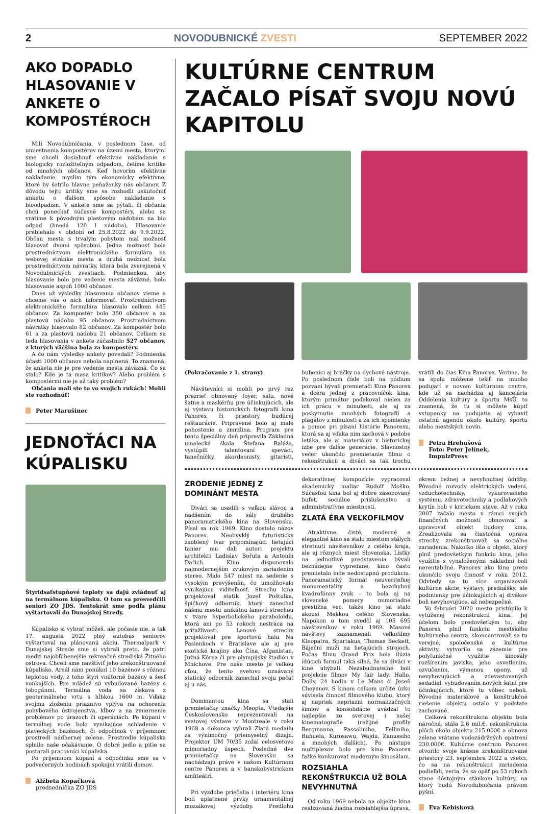2 NOVODUBNICKÉ ZVESTI SEPTEMBER 2022
AKO DOPADLO HLASOVANIE V ANKETE O KOMPOSTÉROCH
Milí Novodubničania, v poslednom čase, od umiestnenia kompostérov na území mesta, ktorými sme chceli dosiahnuť efektívne nakladanie s biologicky rozložiteľným odpadom, čelíme kritike od mnohých občanov. Keď hovorím efektívne nakladanie, myslím tým ekonomicky efektívne, ktoré by šetrilo hlavne peňaženky nás občanov. Z dôvodu tejto kritiky sme sa rozhodli uskutočniť anketu o ďalšom spôsobe nakladanie s bioodpadom. V ankete sme sa pýtali, či občania chcú ponechať súčasné kompostéry, alebo sa vrátime k pôvodným plastovým nádobám na bio odpad (hnedá 120 l nádoba). Hlasovanie prebiehalo v období od 25.8.2022 do 9.9.2022. Občan mesta s trvalým pobytom mal možnosť hlasovať dvomi spôsobmi. Jedna možnosť bola prostredníctvom elektronického formulára na webovej stránke mesta a druhá možnosť bola prostredníctvom návratky, ktorá bola zverejnená v Novodubnických zvestiach. Podmienkou, aby hlasovanie bolo pre vedenie mesta záväzné, bolo hlasovanie aspoň 1000 občanov.
Dnes už výsledky hlasovania občanov vieme a chceme vás o nich informovať. Prostredníctvom elektronického formulára hlasovalo celkom 445 občanov. Za kompostér bolo 350 občanov a za plastovú nádobu 95 občanov. Prostredníctvom návratky hlasovalo 82 občanov. Za kompostér bolo 61 a za plastovú nádobu 21 občanov. Celkom sa teda hlasovania v ankete zúčastnilo 527 občanov, z ktorých väčšina bola za kompostéry.
A čo nám výsledky ankety povedali? Podmienka účasti 1000 občanov nebola naplnená. To znamená, že anketa nie je pre vedenie mesta záväzná. Čo sa stalo? Kde je tá masa kritikov? Alebo problém s kompostérmi nie je až taký problém?
Občania mali ste to vo svojich rukách! Mohli ste rozhodnúť!
Peter Marušinec
JEDNOŤÁCI NA KÚPALISKU
Štyridsaťstupňové teploty sa dajú zvládnuť aj na termálnom kúpalisku. O tom sa presvedčili seniori ZO JDS. Tentokrát sme podľa plánu vyštartovali do Dunajskej Stredy.
Kúpalisko si vybrať môžeš, ale počasie nie, a tak 17. augusta 2022 plný autobus seniorov vyštartoval na plánovanú akciu. Thermalpark v Dunajskej Strede sme si vybrali preto, že patrí medzi najobľúbenejšie rekreačné strediská Žitného ostrova. Chceli sme navštíviť jeho zrekonštruované kúpalisko. Areál nám ponúkol 10 bazénov s rôznou teplotou vody, z toho štyri vnútorné bazény a šesť vonkajších. Pre mládež sú vybudované bazény s tobogánmi. Termálna voda sa získava z geotermálneho vrtu s hĺbkou 1600 m. Vďaka svojmu zloženiu priaznivo vplýva na ochorenia pohybového ústrojenstva, kĺbov a na zmiernenie problémov po úrazoch či operáciách. Po kúpaní v termálnej vode bolo vynikajúce schladenie v plaveckých bazénoch, či odpočinok v príjemnom prostredí nádhernej zelene. Prostredie kúpaliska splnilo naše očakávanie. O dobré jedlo a pitie sa postarali pracovníci kúpaliska.
Po príjemnom kúpaní a odpočinku sme sa v podvečerných hodinách spokojní vrátili domov.
Alžbeta Kopačková
predsedníčka ZO JDS
KULTÚRNE CENTRUM ZAČALO PÍSAŤ SVOJU NOVÚ KAPITOLU
(Pokračovanie z 1. strany)
Návštevníci si mohli po prvý raz prezrieť obnovený foyer, sálu, nové šatne a maskérňu pre účinkujúcich, ale aj výstavu historických fotografií kina Panorex či priestory budúcej reštaurácie. Pripravené bolo aj malé pohostenie a zmrzlina. Program pre tento špeciálny deň pripravila Základná umelecká škola Štefana Baláža, vystúpili talentovaní speváci, tanečníčky, akordeonisty, gitaristi, bubeníci aj hráčky na dychové nástroje. Po poslednom čísle boli na pódium pozvaní bývalí premietači Kina Panorex a dcéra jednej z pracovníčok kina, ktorým primátor poďakoval nielen za ich prácu v minulosti, ale aj za poskytnutie mnohých fotografií a plagátov z minulosti a za ich spomienky a pomoc pri písaní histórie Panorexu, ktorá sa aj vďaka nim zachová v podobe letáka, ale aj materiálov v historickej izbe pre ďalšie generácie. Slávnostný večer ukončilo premietanie filmu o rekonštrukcii a diváci sa tak trochu vrátili do čias Kina Panorex. Veríme, že sa spolu môžeme tešiť na mnoho podujatí v novom kultúrnom centre, kde už sa nachádza aj kancelária Oddelenia kultúry a športu MsÚ, to znamená, že tu si môžete kúpiť vstupenky na podujatia aj vybaviť ostatnú agendu okolo kultúry, športu alebo mestských novín.
Petra Hrehušová
Foto: Peter Jelínek, ImpulzPress
ZRODENIE JEDNEJ Z DOMINÁNT MESTA
Diváci sa usadili s veľkou slávou a nadšením do sály druhého panoramatického kina na Slovensku. Písal sa rok 1969. Kino dostalo názov Panorex. Neobvyklý futuristicky zaoblený tvar pripomínajúci lietajúci tanier mu dali autori projektu architekti Ladislav Bořuta a Antonín Dařich. Kino disponovalo najmodernejším zvukovým zariadením stereo. Malo 547 miest na sedenie s vysokým prevýšením, čo umožňovalo vynikajúcu viditeľnosť. Strechu kina projektoval statik Jozef Poštulka, špičkový odborník, ktorý zanechal nášmu mestu unikátnu lanovú strechou v tvare hyperbolického paraboloidu, ktorá ani po 53 rokoch nestráca na príťažlivosti. Lanové strechy projektoval pre športovú halu Na Pasienkoch v Bratislave ale aj pre exotické krajiny ako Čína, Afganistan, Južná Kórea či pre olympijský štadión v Mníchove. Pre naše mesto je veľkou cťou, že tento svetovo uznávaný statický odborník zanechal svoju pečať aj u nás.
Dominantou kina sa stali premietačky značky Meopta. Vtedajšie Československo reprezentovali na svetovej výstave v Montreale v roku 1968 a dokonca vyhrali Zlatú medailu za výnimočný priemyselný dizajn. Projektor UM 70/35 zožal celosvetovo mimoriadny úspech. Posledné dve premietačky na Slovensku sa nachádzajú práve v našom Kultúrnom centre Panorex a v banskobystrickom amfiteátri.
Pri výzdobe priečelia i interiéru kina boli uplatnené prvky ornamentálnej mozaikovej výzdoby. Predlohu dekoratívnej kompozície vypracoval akademický maliar Rudolf Moško. Súčasťou kina bol aj dobre zásobovaný bufet, sociálne príslušenstvo a administratívne miestnosti.
ZLATÁ ÉRA VEĽKOFILMOV
Atraktívne, čisté, moderné a elegantné kino sa stalo miestom stálych stretnutí návštevníkov z celého kraja, ale aj rôznych miest Slovenska. Lístky na jednotlivé predstavenia bývali beznádejne vypredané, kino často premietalo inde nedostupnú produkciu. Panoramatický formát neuveriteľnej monumentality a bezchybný kvadrofónny zvuk – to bola aj na slovenské pomery mimoriadne prestížna vec, takže kino sa stalo akousi Mekkou celého Slovenska. Napokon o tom svedčí aj 105 695 návštevníkov v roku 1969. Masové návštevy zaznamenali veľkofilmy Kleopatra, Spartakus, Thomas Beckett, Báječní muži na lietajúcich strojoch. Počas filmu Grand Prix bola ilúzia idúcich formúl taká silná, že sa diváci v kine uhýbali. Nezabudnuteľné boli projekcie filmov My fair lady, Hallo, Dolly, 24 hodin v Le Mans či Jeseň Cheyenov. S kinom celkom určite úzko súvisela činnosť filmového klubu, ktorý aj napriek nepriazni normalizačných šimlov a konsolidácie uvádzal to najlepšie zo svetovej i našej kinematografie (režijné profily Bergmanna, Passoliniho, Felliniho, Buňuela, Kurosawu, Wajdu, Zanussiho a mnohých ďalších). Po nástupe multiplexov bolo pre kino Panorex ťažké konkurovať moderným kinosálam.
ROZSIAHLA REKONŠTRUKCIA UŽ BOLA NEVYHNUTNÁ
Od roku 1969 nebola na objekte kina realizovaná žiadna rozsiahlejšia úprava, okrem bežnej a nevyhnutnej údržby. Pôvodné rozvody elektrických vedení, vzduchotechniky, vykurovacieho systému, zdravotechniky a podlahových krytín boli v kritickom stave. Až v roku 2007 začalo mesto v rámci svojich finančných možností obnovovať a upravovať objekt budovy kina. Zrealizovala sa čiastočná oprava strechy, zrekonštruovali sa sociálne zariadenia. Nakoľko išlo o objekt, ktorý plnil predovšetkým funkciu kina, jeho využitie s vynaloženými nákladmi boli nerentabilné. Panorex ako kino preto ukončilo svoju činnosť v roku 2012. Odvtedy sa tu síce organizovali kultúrne akcie, výstavy, prednášky, ale podmienky pre účinkujúcich aj divákov boli nevyhovujúce, až nebezpečné.
Vo februári 2020 mesto pristúpilo k vytúženej rekonštrukcii kina. Jej účelom bolo predovšetkým to, aby Panorex plnil funkciu mestského kultúrneho centra, skoncentrovali sa tu verejné, spoločenské a kultúrne aktivity, vytvorilo sa zázemie pre polyfunkčné využitie kinosály rozšírením javiska, jeho osvetlením, ozvučením, výmenou opony, už nevyhovujúcich a zdevastovaných sedadiel, vybudovaním nových šatní pre účinkujúcich, ktoré tu vôbec neboli. Pôvodné materiálové a konštrukčné riešenie objektu ostalo v podstate zachované.
Celková rekonštrukcia objektu bola náročná, stála 2,6 mil.€, rekonštrukcia plôch okolo objektu 215.000€ a obnova zelene vrátane vodozádržných opatrení 230.000€. Kultúrne centrum Panorex otvorilo svoje krásne zrekonštruované priestory 23. septembra 2022 a všetci, čo sa na rekonštrukcii zariadenia podieľali, veria, že sa opäť po 53 rokoch stane dôstojným stánkom kultúry, na ktorý budú Novodubničania právom pyšní.
Eva Kebísková